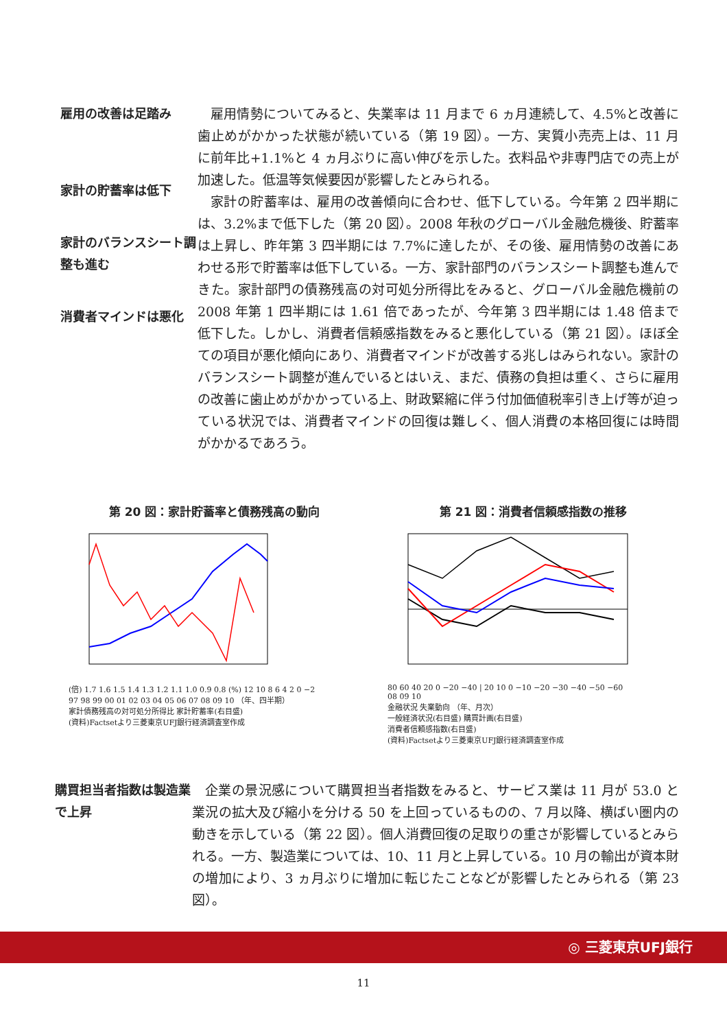雇用の改善は足踏み
家計の貯蓄率は低下
家計のバランスシート調整も進む
消費者マインドは悪化
雇用情勢についてみると、失業率は 11 月まで 6 ヵ月連続して、4.5%と改善に歯止めがかかった状態が続いている（第 19 図）。一方、実質小売売上は、11 月に前年比+1.1%と 4 ヵ月ぶりに高い伸びを示した。衣料品や非専門店での売上が加速した。低温等気候要因が影響したとみられる。
家計の貯蓄率は、雇用の改善傾向に合わせ、低下している。今年第 2 四半期には、3.2%まで低下した（第 20 図）。2008 年秋のグローバル金融危機後、貯蓄率は上昇し、昨年第 3 四半期には 7.7%に達したが、その後、雇用情勢の改善にあわせる形で貯蓄率は低下している。一方、家計部門のバランスシート調整も進んできた。家計部門の債務残高の対可処分所得比をみると、グローバル金融危機前の 2008 年第 1 四半期には 1.61 倍であったが、今年第 3 四半期には 1.48 倍まで低下した。しかし、消費者信頼感指数をみると悪化している（第 21 図）。ほぼ全ての項目が悪化傾向にあり、消費者マインドが改善する兆しはみられない。家計のバランスシート調整が進んでいるとはいえ、まだ、債務の負担は重く、さらに雇用の改善に歯止めがかかっている上、財政緊縮に伴う付加価値税率引き上げ等が迫っている状況では、消費者マインドの回復は難しく、個人消費の本格回復には時間がかかるであろう。
第 20 図：家計貯蓄率と債務残高の動向
(倍) 1.7 1.6 1.5 1.4 1.3 1.2 1.1 1.0 0.9 0.8 (%) 12 10 8 6 4 2 0 −2
97 98 99 00 01 02 03 04 05 06 07 08 09 10 （年、四半期）
家計債務残高の対可処分所得比 家計貯蓄率(右目盛)
(資料)Factsetより三菱東京UFJ銀行経済調査室作成
第 21 図：消費者信頼感指数の推移
80 60 40 20 0 −20 −40 | 20 10 0 −10 −20 −30 −40 −50 −60
08 09 10
金融状況 失業動向 （年、月次）
一般経済状況(右目盛) 購買計画(右目盛)
消費者信頼感指数(右目盛)
(資料)Factsetより三菱東京UFJ銀行経済調査室作成
購買担当者指数は製造業で上昇
企業の景況感について購買担当者指数をみると、サービス業は 11 月が 53.0 と業況の拡大及び縮小を分ける 50 を上回っているものの、7 月以降、横ばい圏内の動きを示している（第 22 図）。個人消費回復の足取りの重さが影響しているとみられる。一方、製造業については、10、11 月と上昇している。10 月の輸出が資本財の増加により、3 ヵ月ぶりに増加に転じたことなどが影響したとみられる（第 23 図）。
◎ 三菱東京UFJ銀行
11